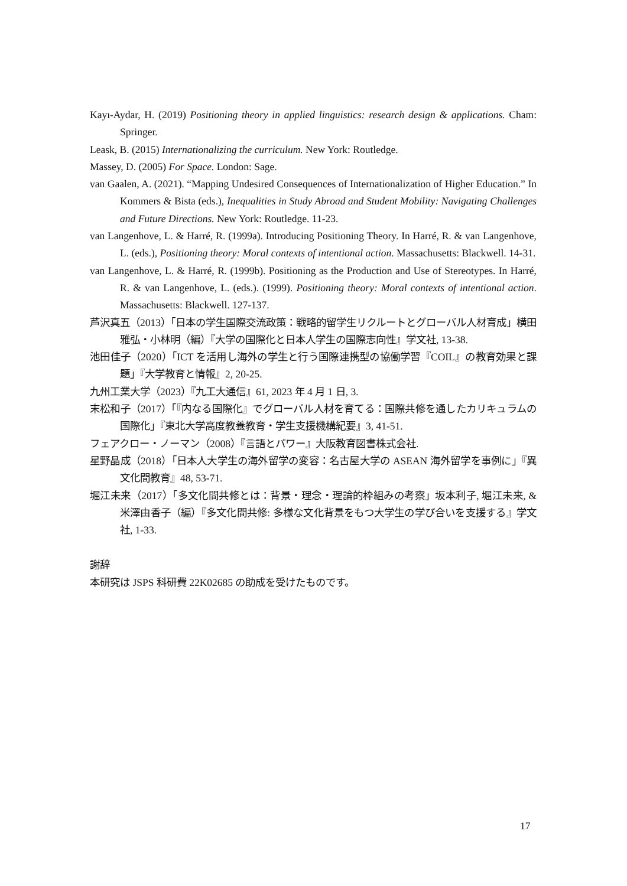Kayı-Aydar, H. (2019) Positioning theory in applied linguistics: research design & applications. Cham: Springer.
Leask, B. (2015) Internationalizing the curriculum. New York: Routledge.
Massey, D. (2005) For Space. London: Sage.
van Gaalen, A. (2021). “Mapping Undesired Consequences of Internationalization of Higher Education.” In Kommers & Bista (eds.), Inequalities in Study Abroad and Student Mobility: Navigating Challenges and Future Directions. New York: Routledge. 11-23.
van Langenhove, L. & Harré, R. (1999a). Introducing Positioning Theory. In Harré, R. & van Langenhove, L. (eds.), Positioning theory: Moral contexts of intentional action. Massachusetts: Blackwell. 14-31.
van Langenhove, L. & Harré, R. (1999b). Positioning as the Production and Use of Stereotypes. In Harré, R. & van Langenhove, L. (eds.). (1999). Positioning theory: Moral contexts of intentional action. Massachusetts: Blackwell. 127-137.
芦沢真五（2013）「日本の学生国際交流政策：戦略的留学生リクルートとグローバル人材育成」横田雅弘・小林明（編）『大学の国際化と日本人学生の国際志向性』学文社, 13-38.
池田佳子（2020）「ICT を活用し海外の学生と行う国際連携型の協働学習『COIL』の教育効果と課題」『大学教育と情報』2, 20-25.
九州工業大学（2023）『九工大通信』61, 2023 年 4 月 1 日, 3.
末松和子（2017）「『内なる国際化』でグローバル人材を育てる：国際共修を通したカリキュラムの国際化」『東北大学高度教養教育・学生支援機構紀要』3, 41-51.
フェアクロー・ノーマン（2008）『言語とパワー』大阪教育図書株式会社.
星野晶成（2018）「日本人大学生の海外留学の変容：名古屋大学の ASEAN 海外留学を事例に」『異文化間教育』48, 53-71.
堀江未来（2017）「多文化間共修とは：背景・理念・理論的枠組みの考察」坂本利子, 堀江未来, & 米澤由香子（編）『多文化間共修: 多様な文化背景をもつ大学生の学び合いを支援する』学文社, 1-33.
謝辞
本研究は JSPS 科研費 22K02685 の助成を受けたものです。
17